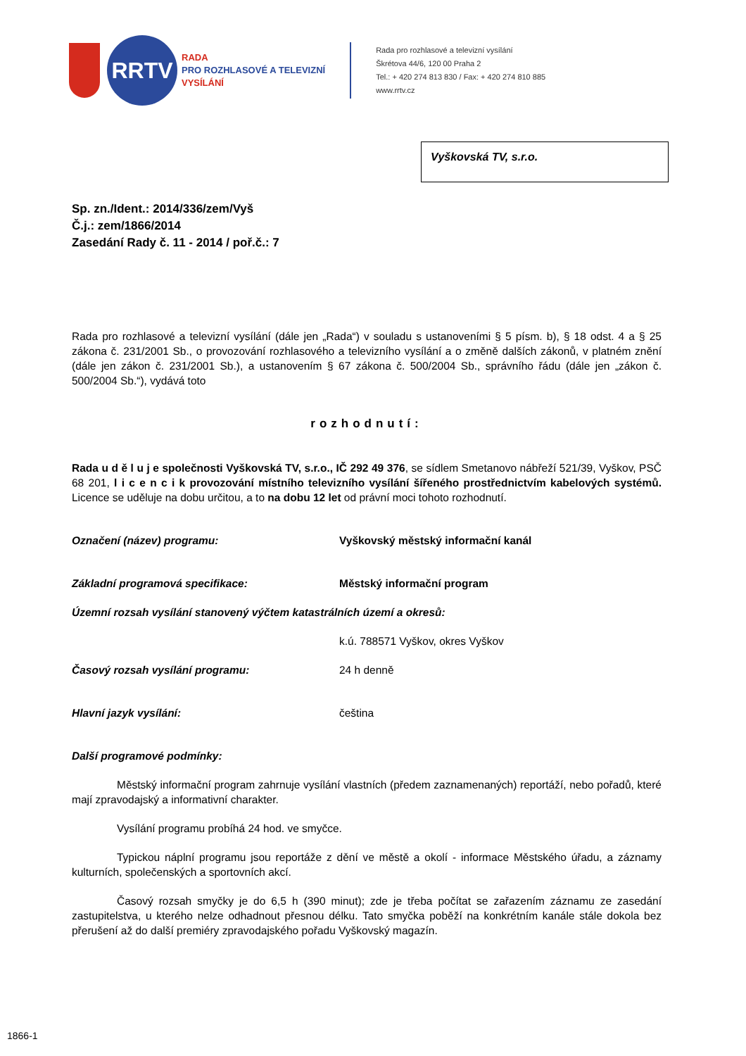RRTV
RADA
PRO ROZHLASOVÉ A TELEVIZNÍ
VYSÍLÁNÍ
Rada pro rozhlasové a televizní vysílání
Škrétova 44/6, 120 00 Praha 2
Tel.: + 420 274 813 830 / Fax: + 420 274 810 885
www.rrtv.cz
Vyškovská TV, s.r.o.
Sp. zn./Ident.: 2014/336/zem/Vyš
Č.j.: zem/1866/2014
Zasedání Rady č. 11 - 2014 / poř.č.: 7
Rada pro rozhlasové a televizní vysílání (dále jen „Rada“) v souladu s ustanoveními § 5 písm. b), § 18 odst. 4 a § 25 zákona č. 231/2001 Sb., o provozování rozhlasového a televizního vysílání a o změně dalších zákonů, v platném znění (dále jen zákon č. 231/2001 Sb.), a ustanovením § 67 zákona č. 500/2004 Sb., správního řádu (dále jen „zákon č. 500/2004 Sb.“), vydává toto
rozhodnutí:
Rada u d ě l u j e společnosti Vyškovská TV, s.r.o., IČ 292 49 376, se sídlem Smetanovo nábřeží 521/39, Vyškov, PSČ 68 201, l i c e n c i k provozování místního televizního vysílání šířeného prostřednictvím kabelových systémů. Licence se uděluje na dobu určitou, a to na dobu 12 let od právní moci tohoto rozhodnutí.
Označení (název) programu: Vyškovský městský informační kanál
Základní programová specifikace: Městský informační program
Územní rozsah vysílání stanovený výčtem katastrálních území a okresů:
k.ú. 788571 Vyškov, okres Vyškov
Časový rozsah vysílání programu: 24 h denně
Hlavní jazyk vysílání: čeština
Další programové podmínky:
Městský informační program zahrnuje vysílání vlastních (předem zaznamenaných) reportáží, nebo pořadů, které mají zpravodajský a informativní charakter.
Vysílání programu probíhá 24 hod. ve smyčce.
Typickou náplní programu jsou reportáže z dění ve městě a okolí - informace Městského úřadu, a záznamy kulturních, společenských a sportovních akcí.
Časový rozsah smyčky je do 6,5 h (390 minut); zde je třeba počítat se zařazením záznamu ze zasedání zastupitelstva, u kterého nelze odhadnout přesnou délku. Tato smyčka poběží na konkrétním kanále stále dokola bez přerušení až do další premiéry zpravodajského pořadu Vyškovský magazín.
1866-1